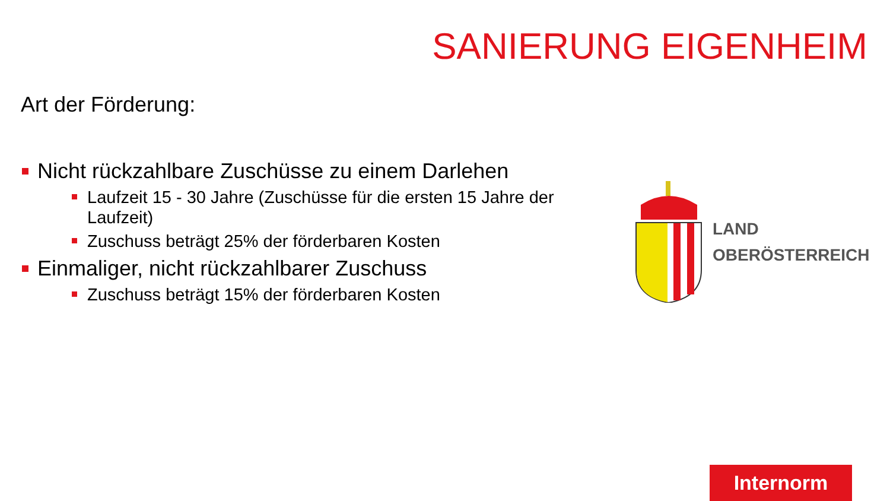SANIERUNG EIGENHEIM
Art der Förderung:
Nicht rückzahlbare Zuschüsse zu einem Darlehen
Laufzeit 15 - 30 Jahre (Zuschüsse für die ersten 15 Jahre der Laufzeit)
Zuschuss beträgt 25% der förderbaren Kosten
Einmaliger, nicht rückzahlbarer Zuschuss
Zuschuss beträgt 15% der förderbaren Kosten
LAND
OBERÖSTERREICH
Internorm